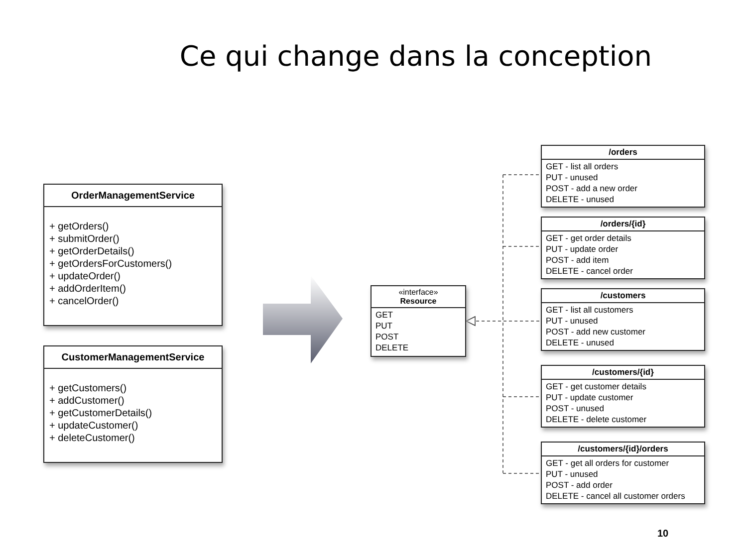Ce qui change dans la conception
OrderManagementService
+ getOrders()
+ submitOrder()
+ getOrderDetails()
+ getOrdersForCustomers()
+ updateOrder()
+ addOrderItem()
+ cancelOrder()
CustomerManagementService
+ getCustomers()
+ addCustomer()
+ getCustomerDetails()
+ updateCustomer()
+ deleteCustomer()
«interface»
Resource
GET
PUT
POST
DELETE
/orders
GET - list all orders
PUT - unused
POST - add a new order
DELETE - unused
/orders/{id}
GET - get order details
PUT - update order
POST - add item
DELETE - cancel order
/customers
GET - list all customers
PUT - unused
POST - add new customer
DELETE - unused
/customers/{id}
GET - get customer details
PUT - update customer
POST - unused
DELETE - delete customer
/customers/{id}/orders
GET - get all orders for customer
PUT - unused
POST - add order
DELETE - cancel all customer orders
10